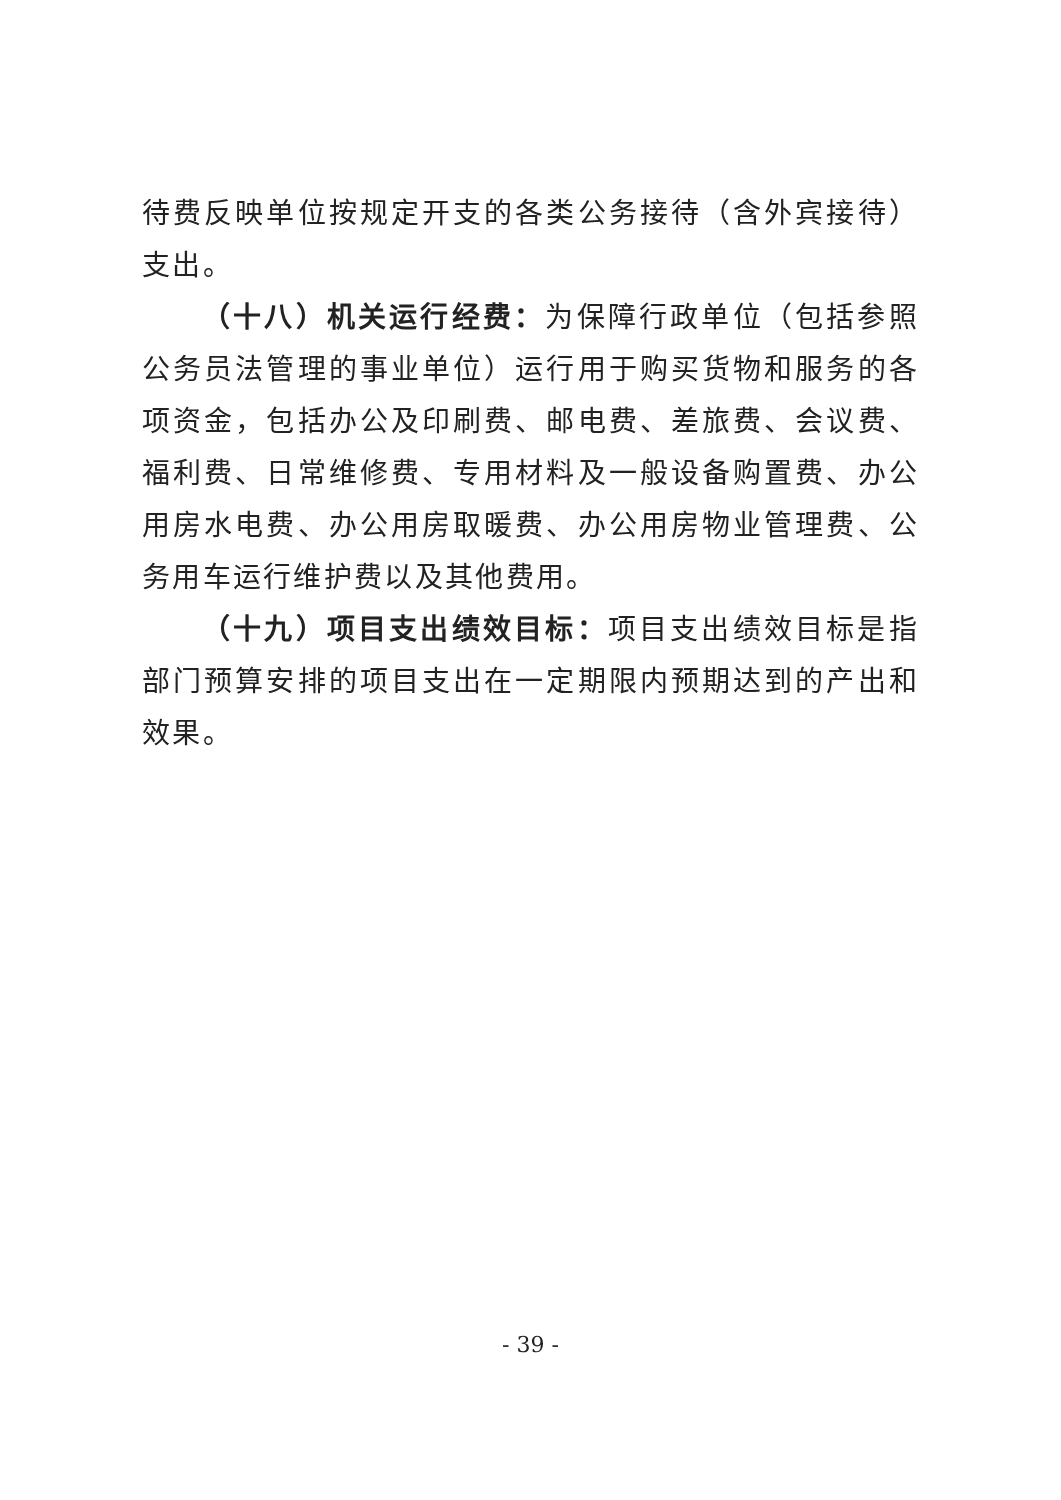待费反映单位按规定开支的各类公务接待（含外宾接待）支出。
（十八）机关运行经费：为保障行政单位（包括参照公务员法管理的事业单位）运行用于购买货物和服务的各项资金，包括办公及印刷费、邮电费、差旅费、会议费、福利费、日常维修费、专用材料及一般设备购置费、办公用房水电费、办公用房取暖费、办公用房物业管理费、公务用车运行维护费以及其他费用。
（十九）项目支出绩效目标：项目支出绩效目标是指部门预算安排的项目支出在一定期限内预期达到的产出和效果。
- 39 -